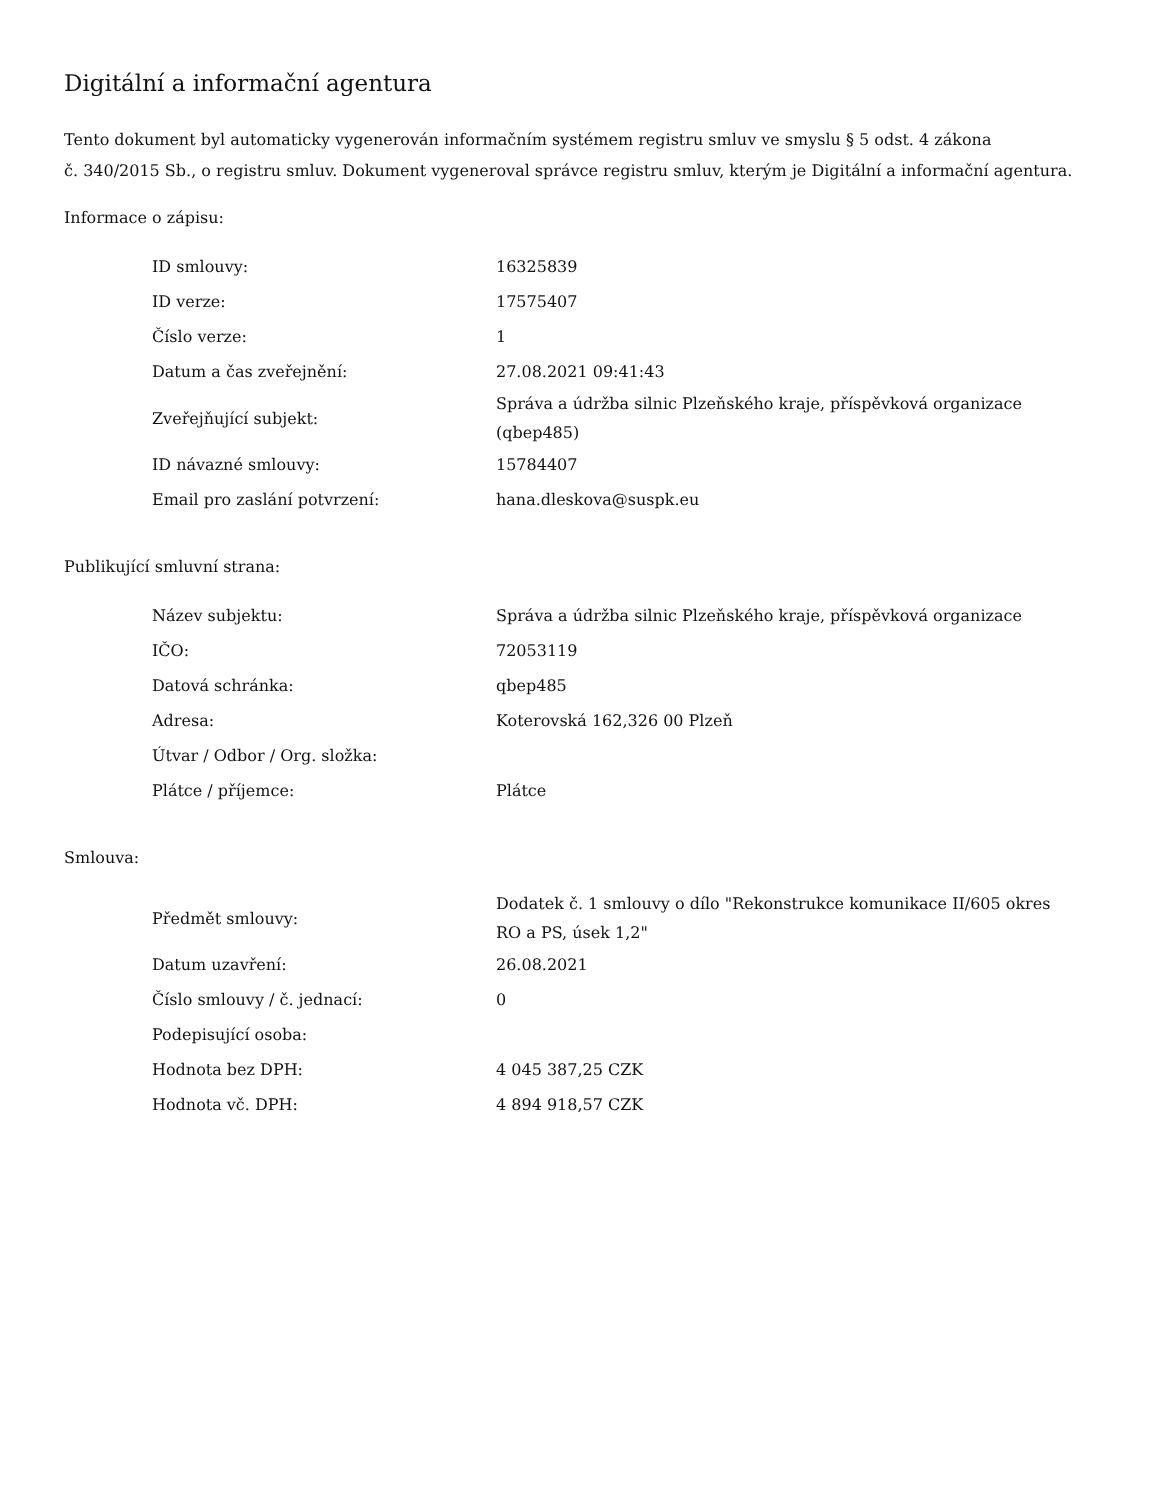Digitální a informační agentura
Tento dokument byl automaticky vygenerován informačním systémem registru smluv ve smyslu § 5 odst. 4 zákona
č. 340/2015 Sb., o registru smluv. Dokument vygeneroval správce registru smluv, kterým je Digitální a informační agentura.
Informace o zápisu:
| ID smlouvy: | 16325839 |
| ID verze: | 17575407 |
| Číslo verze: | 1 |
| Datum a čas zveřejnění: | 27.08.2021 09:41:43 |
| Zveřejňující subjekt: | Správa a údržba silnic Plzeňského kraje, příspěvková organizace (qbep485) |
| ID návazné smlouvy: | 15784407 |
| Email pro zaslání potvrzení: | hana.dleskova@suspk.eu |
Publikující smluvní strana:
| Název subjektu: | Správa a údržba silnic Plzeňského kraje, příspěvková organizace |
| IČO: | 72053119 |
| Datová schránka: | qbep485 |
| Adresa: | Koterovská 162,326 00 Plzeň |
| Útvar / Odbor / Org. složka: | |
| Plátce / příjemce: | Plátce |
Smlouva:
| Předmět smlouvy: | Dodatek č. 1 smlouvy o dílo "Rekonstrukce komunikace II/605 okres RO a PS, úsek 1,2" |
| Datum uzavření: | 26.08.2021 |
| Číslo smlouvy / č. jednací: | 0 |
| Podepisující osoba: | |
| Hodnota bez DPH: | 4 045 387,25 CZK |
| Hodnota vč. DPH: | 4 894 918,57 CZK |